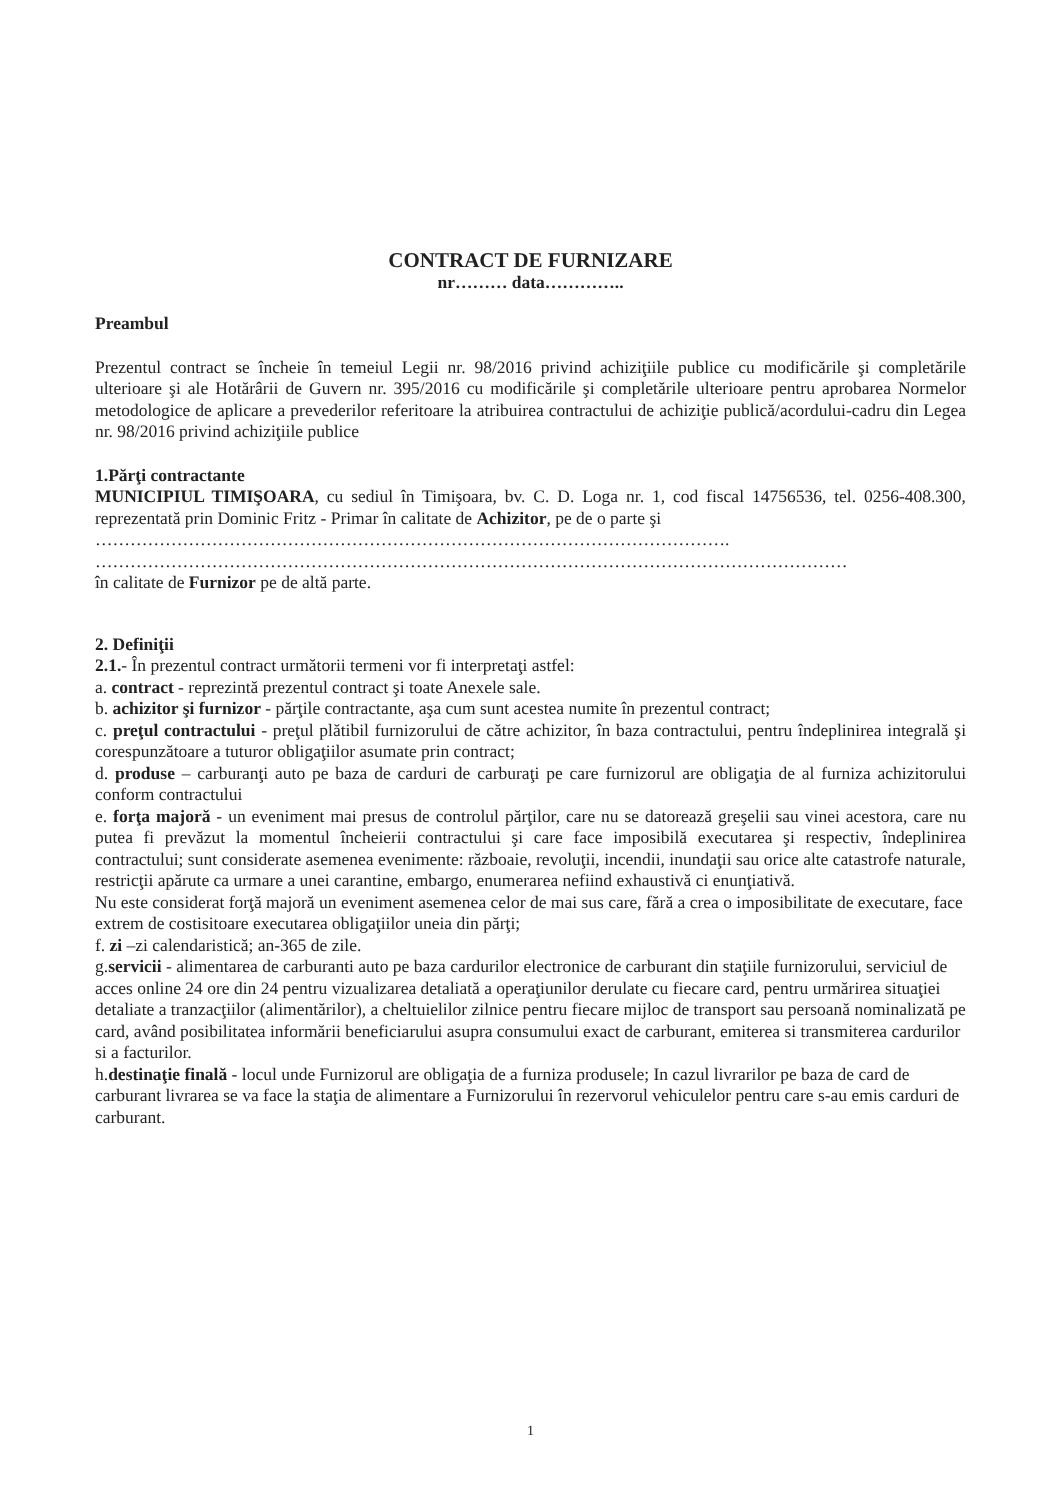CONTRACT DE FURNIZARE
nr……… data…………..
Preambul
Prezentul contract se încheie în temeiul Legii nr. 98/2016 privind achiziţiile publice cu modificările şi completările ulterioare şi ale Hotărârii de Guvern nr. 395/2016 cu modificările şi completările ulterioare pentru aprobarea Normelor metodologice de aplicare a prevederilor referitoare la atribuirea contractului de achiziţie publică/acordului-cadru din Legea nr. 98/2016 privind achiziţiile publice
1.Părţi contractante
MUNICIPIUL TIMIŞOARA, cu sediul în Timişoara, bv. C. D. Loga nr. 1, cod fiscal 14756536, tel. 0256-408.300, reprezentată prin Dominic Fritz - Primar în calitate de Achizitor, pe de o parte şi
……………………………………………………………………………………………….
…………………………………………………………………………………………………………………
în calitate de Furnizor pe de altă parte.
2. Definiţii
2.1.- În prezentul contract următorii termeni vor fi interpretaţi astfel:
a. contract - reprezintă prezentul contract şi toate Anexele sale.
b. achizitor şi furnizor - părţile contractante, aşa cum sunt acestea numite în prezentul contract;
c. preţul contractului - preţul plătibil furnizorului de către achizitor, în baza contractului, pentru îndeplinirea integrală şi corespunzătoare a tuturor obligaţiilor asumate prin contract;
d. produse – carburanţi auto pe baza de carduri de carburaţi pe care furnizorul are obligaţia de al furniza achizitorului conform contractului
e. forţa majoră - un eveniment mai presus de controlul părţilor, care nu se datorează greşelii sau vinei acestora, care nu putea fi prevăzut la momentul încheierii contractului şi care face imposibilă executarea şi respectiv, îndeplinirea contractului; sunt considerate asemenea evenimente: războaie, revoluţii, incendii, inundaţii sau orice alte catastrofe naturale, restricţii apărute ca urmare a unei carantine, embargo, enumerarea nefiind exhaustivă ci enunţiativă.
Nu este considerat forţă majoră un eveniment asemenea celor de mai sus care, fără a crea o imposibilitate de executare, face extrem de costisitoare executarea obligaţiilor uneia din părţi;
f. zi –zi calendaristică; an-365 de zile.
g.servicii - alimentarea de carburanti auto pe baza cardurilor electronice de carburant din staţiile furnizorului, serviciul de acces online 24 ore din 24 pentru vizualizarea detaliată a operaţiunilor derulate cu fiecare card, pentru urmărirea situaţiei detaliate a tranzacţiilor (alimentărilor), a cheltuielilor zilnice pentru fiecare mijloc de transport sau persoană nominalizată pe card, având posibilitatea informării beneficiarului asupra consumului exact de carburant, emiterea si transmiterea cardurilor si a facturilor.
h.destinaţie finală - locul unde Furnizorul are obligaţia de a furniza produsele; In cazul livrarilor pe baza de card de carburant livrarea se va face la staţia de alimentare a Furnizorului în rezervorul vehiculelor pentru care s-au emis carduri de carburant.
1